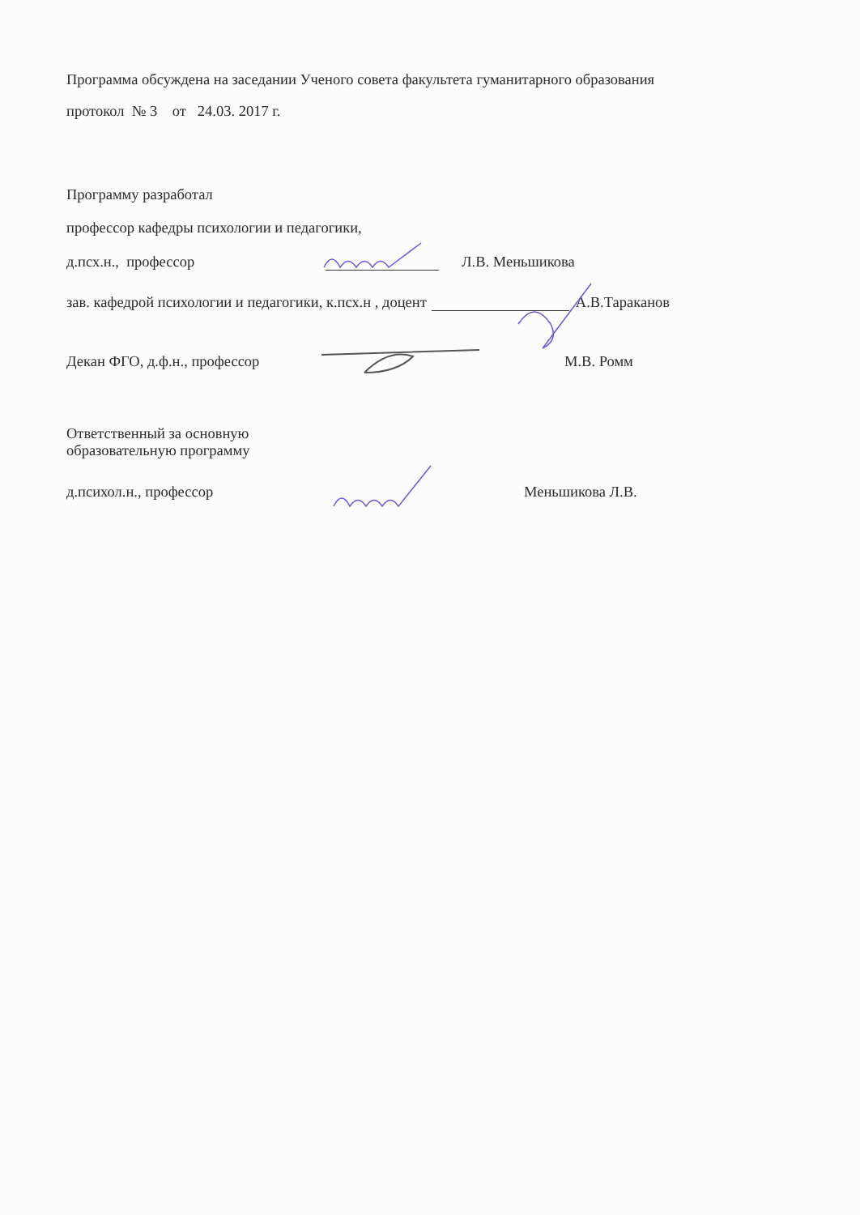Программа обсуждена на заседании Ученого совета факультета гуманитарного образования
протокол № 3 от 24.03. 2017 г.
Программу разработал
профессор кафедры психологии и педагогики,
д.псх.н., профессор Л.В. Меньшикова
зав. кафедрой психологии и педагогики, к.псх.н , доцент А.В.Тараканов
Декан ФГО, д.ф.н., профессор М.В. Ромм
Ответственный за основную
образовательную программу
д.психол.н., профессор Меньшикова Л.В.